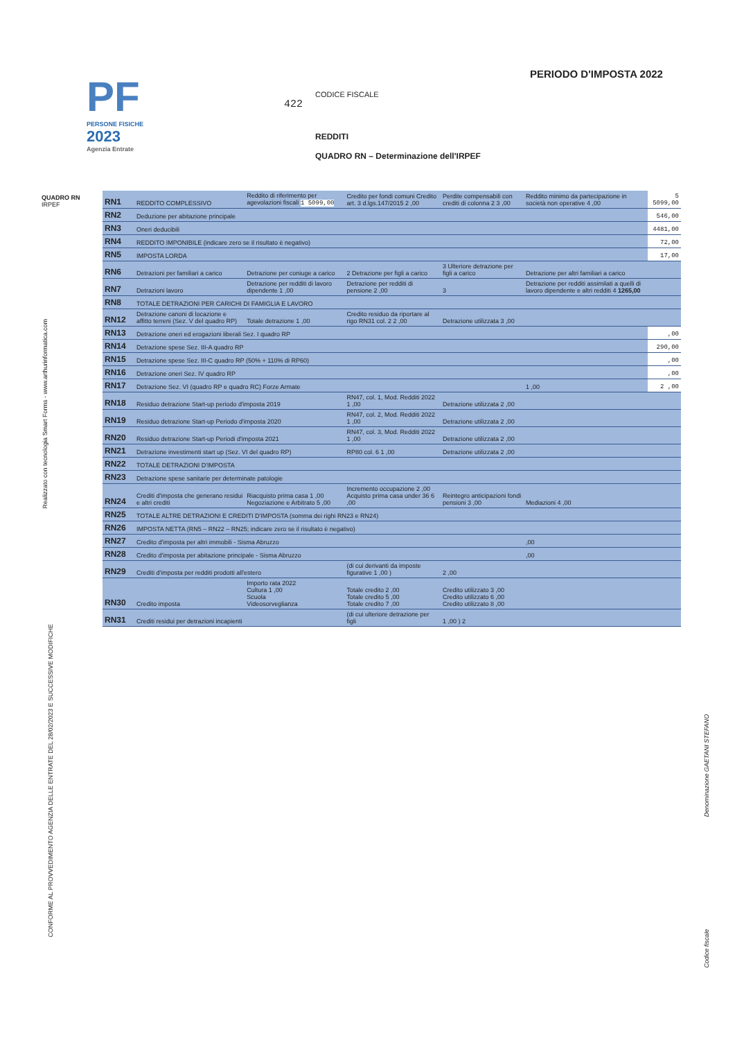PF
PERSONE FISICHE
2023
Agenzia Entrate
PERIODO D'IMPOSTA 2022
CODICE FISCALE
422
REDDITI
QUADRO RN – Determinazione dell'IRPEF
QUADRO RN
IRPEF
| RN1 | REDDITO COMPLESSIVO | Reddito di riferimento per agevolazioni fiscali 1 5099,00 | Credito per fondi comuni Credito art. 3 d.lgs.147/2015 2 ,00 | Perdite compensabili con crediti di colonna 2 3 ,00 | Reddito minimo da partecipazione in società non operative 4 ,00 | 5 5099,00 |
| RN2 | Deduzione per abitazione principale | | | | | 546,00 |
| RN3 | Oneri deducibili | | | | | 4481,00 |
| RN4 | REDDITO IMPONIBILE (indicare zero se il risultato è negativo) | | | | | 72,00 |
| RN5 | IMPOSTA LORDA | | | | | 17,00 |
| RN6 | Detrazioni per familiari a carico | Detrazione per coniuge a carico | 2 Detrazione per figli a carico | 3 Ulteriore detrazione per figli a carico | Detrazione per altri familiari a carico | |
| RN7 | Detrazioni lavoro | Detrazione per redditi di lavoro dipendente 1 ,00 | Detrazione per redditi di pensione 2 ,00 | 3 | Detrazione per redditi assimilati a quelli di lavoro dipendente e altri redditi 4 1265,00 | |
| RN8 | TOTALE DETRAZIONI PER CARICHI DI FAMIGLIA E LAVORO | | | | | |
| RN12 | Detrazione canoni di locazione e affitto terreni (Sez. V del quadro RP) | Totale detrazione 1 ,00 | Credito residuo da riportare al rigo RN31 col. 2 2 ,00 | Detrazione utilizzata 3 ,00 | | |
| RN13 | Detrazione oneri ed erogazioni liberali Sez. I quadro RP | | | | | ,00 |
| RN14 | Detrazione spese Sez. III-A quadro RP | | | | | 290,00 |
| RN15 | Detrazione spese Sez. III-C quadro RP (50% + 110% di RP60) | | | | | ,00 |
| RN16 | Detrazione oneri Sez. IV quadro RP | | | | | ,00 |
| RN17 | Detrazione Sez. VI (quadro RP e quadro RC) Forze Armate | | | | 1 ,00 | 2 ,00 |
| RN18 | Residuo detrazione Start-up periodo d'imposta 2019 | | RN47, col. 1, Mod. Redditi 2022 1 ,00 | Detrazione utilizzata 2 ,00 | | |
| RN19 | Residuo detrazione Start-up Periodo d'imposta 2020 | | RN47, col. 2, Mod. Redditi 2022 1 ,00 | Detrazione utilizzata 2 ,00 | | |
| RN20 | Residuo detrazione Start-up Periodi d'imposta 2021 | | RN47, col. 3, Mod. Redditi 2022 1 ,00 | Detrazione utilizzata 2 ,00 | | |
| RN21 | Detrazione investimenti start up (Sez. VI del quadro RP) | | RP80 col. 6 1 ,00 | Detrazione utilizzata 2 ,00 | | |
| RN22 | TOTALE DETRAZIONI D'IMPOSTA | | | | | |
| RN23 | Detrazione spese sanitarie per determinate patologie | | | | | |
| RN24 | Crediti d'imposta che generano residui e altri crediti | Riacquisto prima casa 1 ,00 Negoziazione e Arbitrato 5 ,00 | Incremento occupazione 2 ,00 Acquisto prima casa under 36 6 ,00 | Reintegro anticipazioni fondi pensioni 3 ,00 | Mediazioni 4 ,00 | |
| RN25 | TOTALE ALTRE DETRAZIONI E CREDITI D'IMPOSTA (somma dei righi RN23 e RN24) | | | | | |
| RN26 | IMPOSTA NETTA (RN5 – RN22 – RN25; indicare zero se il risultato è negativo) | | | | | |
| RN27 | Credito d'imposta per altri immobili - Sisma Abruzzo | | | | ,00 | |
| RN28 | Credito d'imposta per abitazione principale - Sisma Abruzzo | | | | ,00 | |
| RN29 | Crediti d'imposta per redditi prodotti all'estero | | (di cui derivanti da imposte figurative 1 ,00 ) | 2 ,00 | | |
| RN30 | Credito imposta | Importo rata 2022 Cultura 1 ,00 Scuola Videosorveglianza | Totale credito 2 ,00 Totale credito 5 ,00 Totale credito 7 ,00 | Credito utilizzato 3 ,00 Credito utilizzato 6 ,00 Credito utilizzato 8 ,00 | | |
| RN31 | Crediti residui per detrazioni incapienti | | (di cui ulteriore detrazione per figli | 1 ,00 ) 2 | | |
Realizzato con tecnologia Smart Forms - www.arthurinformatica.com
CONFORME AL PROVVEDIMENTO AGENZIA DELLE ENTRATE DEL 28/02/2023 E SUCCESSIVE MODIFICHE
Denominazione GAETANI STEFANO
Codice fiscale